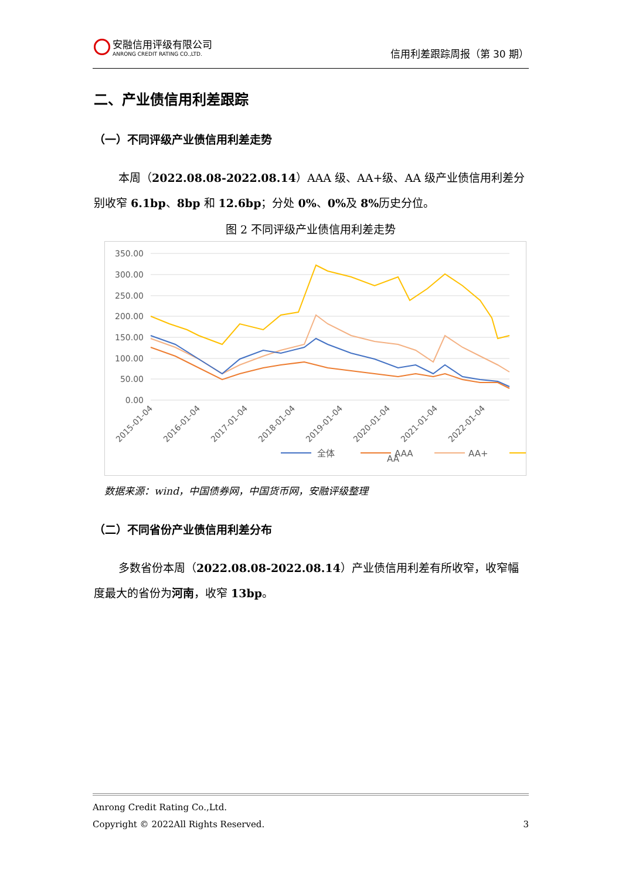安融信用评级有限公司
ANRONG CREDIT RATING CO.,LTD.
信用利差跟踪周报（第 30 期）
二、产业债信用利差跟踪
（一）不同评级产业债信用利差走势
本周（2022.08.08-2022.08.14）AAA 级、AA+级、AA 级产业债信用利差分别收窄 6.1bp、8bp 和 12.6bp；分处 0%、0% 及 8% 历史分位。
图 2 不同评级产业债信用利差走势
350.00
300.00
250.00
200.00
150.00
100.00
50.00
0.00
2015-01-04
2016-01-04
2017-01-04
2018-01-04
2019-01-04
2020-01-04
2021-01-04
2022-01-04
全体
AAA
AA+
AA
数据来源：wind，中国债券网，中国货币网，安融评级整理
（二）不同省份产业债信用利差分布
多数省份本周（2022.08.08-2022.08.14）产业债信用利差有所收窄，收窄幅度最大的省份为河南，收窄 13bp。
Anrong Credit Rating Co.,Ltd.
Copyright © 2022All Rights Reserved. 3